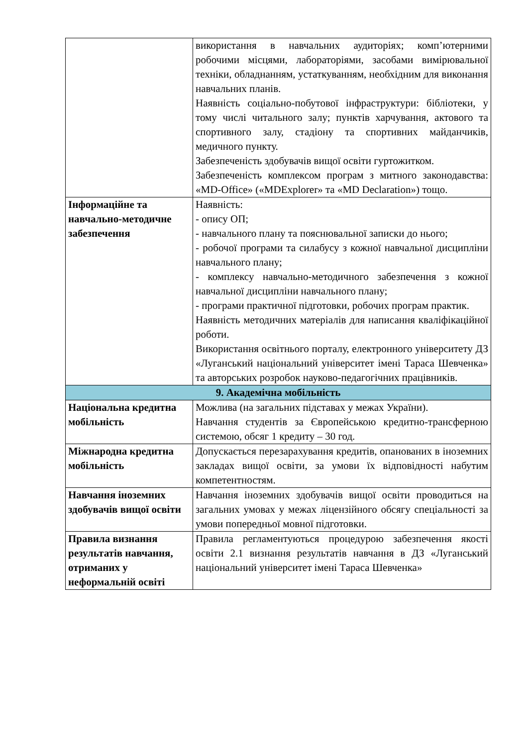| | використання в навчальних аудиторіях; комп’ютерними робочими місцями, лабораторіями, засобами вимірювальної техніки, обладнанням, устаткуванням, необхідним для виконання навчальних планів. Наявність соціально-побутової інфраструктури: бібліотеки, у тому числі читального залу; пунктів харчування, актового та спортивного залу, стадіону та спортивних майданчиків, медичного пункту. Забезпеченість здобувачів вищої освіти гуртожитком. Забезпеченість комплексом програм з митного законодавства: «MD-Office» («MDExplorer» та «MD Declaration») тощо. |
| Інформаційне та навчально-методичне забезпечення | Наявність: - опису ОП; - навчального плану та пояснювальної записки до нього; - робочої програми та силабусу з кожної навчальної дисципліни навчального плану; - комплексу навчально-методичного забезпечення з кожної навчальної дисципліни навчального плану; - програми практичної підготовки, робочих програм практик. Наявність методичних матеріалів для написання кваліфікаційної роботи. Використання освітнього порталу, електронного університету ДЗ «Луганський національний університет імені Тараса Шевченка» та авторських розробок науково-педагогічних працівників. |
| 9. Академічна мобільність | |
| Національна кредитна мобільність | Можлива (на загальних підставах у межах України). Навчання студентів за Європейською кредитно-трансферною системою, обсяг 1 кредиту – 30 год. |
| Міжнародна кредитна мобільність | Допускається перезарахування кредитів, опанованих в іноземних закладах вищої освіти, за умови їх відповідності набутим компетентностям. |
| Навчання іноземних здобувачів вищої освіти | Навчання іноземних здобувачів вищої освіти проводиться на загальних умовах у межах ліцензійного обсягу спеціальності за умови попередньої мовної підготовки. |
| Правила визнання результатів навчання, отриманих у неформальній освіті | Правила регламентуються процедурою забезпечення якості освіти 2.1 визнання результатів навчання в ДЗ «Луганський національний університет імені Тараса Шевченка» |